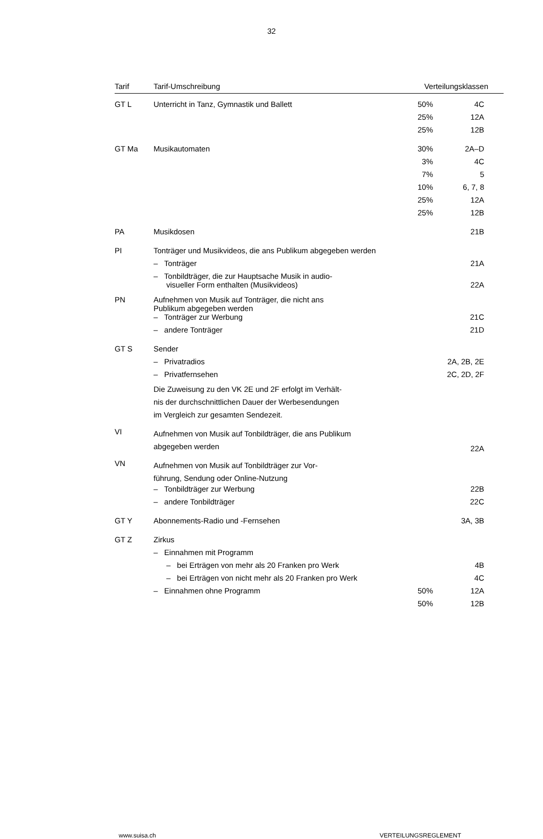32
| Tarif | Tarif-Umschreibung | Verteilungsklassen | |
| --- | --- | --- | --- |
| GT L | Unterricht in Tanz, Gymnastik und Ballett | 50% | 4C |
| | | 25% | 12A |
| | | 25% | 12B |
| GT Ma | Musikautomaten | 30% | 2A–D |
| | | 3% | 4C |
| | | 7% | 5 |
| | | 10% | 6, 7, 8 |
| | | 25% | 12A |
| | | 25% | 12B |
| PA | Musikdosen | | 21B |
| PI | Tonträger und Musikvideos, die ans Publikum abgegeben werden | | |
| | – Tonträger | | 21A |
| | – Tonbildträger, die zur Hauptsache Musik in audio- visueller Form enthalten (Musikvideos) | | 22A |
| PN | Aufnehmen von Musik auf Tonträger, die nicht ans Publikum abgegeben werden | | |
| | – Tonträger zur Werbung | | 21C |
| | – andere Tonträger | | 21D |
| GT S | Sender | | |
| | – Privatradios | | 2A, 2B, 2E |
| | – Privatfernsehen | | 2C, 2D, 2F |
| | Die Zuweisung zu den VK 2E und 2F erfolgt im Verhält- nis der durchschnittlichen Dauer der Werbesendungen im Vergleich zur gesamten Sendezeit. | | |
| VI | Aufnehmen von Musik auf Tonbildträger, die ans Publikum abgegeben werden | | 22A |
| VN | Aufnehmen von Musik auf Tonbildträger zur Vor- führung, Sendung oder Online-Nutzung | | |
| | – Tonbildträger zur Werbung | | 22B |
| | – andere Tonbildträger | | 22C |
| GT Y | Abonnements-Radio und -Fernsehen | | 3A, 3B |
| GT Z | Zirkus | | |
| | – Einnahmen mit Programm | | |
| | – bei Erträgen von mehr als 20 Franken pro Werk | | 4B |
| | – bei Erträgen von nicht mehr als 20 Franken pro Werk | | 4C |
| | – Einnahmen ohne Programm | 50% | 12A |
| | | 50% | 12B |
www.suisa.ch VERTEILUNGSREGLEMENT